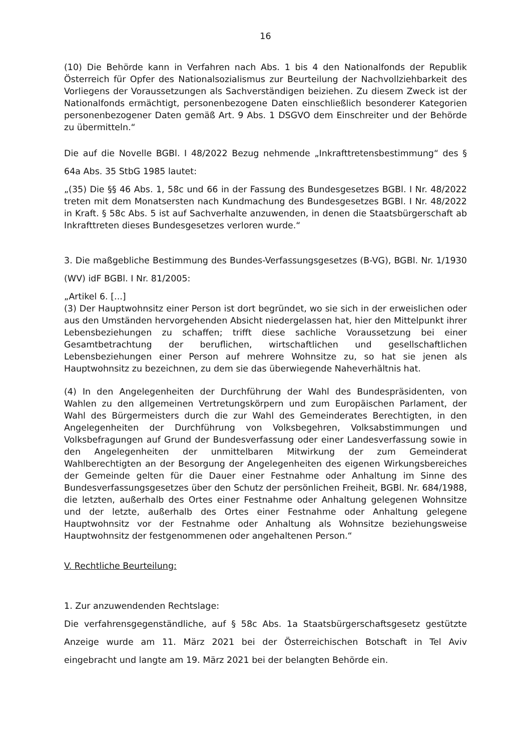16
(10) Die Behörde kann in Verfahren nach Abs. 1 bis 4 den Nationalfonds der Republik Österreich für Opfer des Nationalsozialismus zur Beurteilung der Nachvollziehbarkeit des Vorliegens der Voraussetzungen als Sachverständigen beiziehen. Zu diesem Zweck ist der Nationalfonds ermächtigt, personenbezogene Daten einschließlich besonderer Kategorien personenbezogener Daten gemäß Art. 9 Abs. 1 DSGVO dem Einschreiter und der Behörde zu übermitteln.“
Die auf die Novelle BGBl. I 48/2022 Bezug nehmende „Inkrafttretensbestimmung“ des § 64a Abs. 35 StbG 1985 lautet:
„(35) Die §§ 46 Abs. 1, 58c und 66 in der Fassung des Bundesgesetzes BGBl. I Nr. 48/2022 treten mit dem Monatsersten nach Kundmachung des Bundesgesetzes BGBl. I Nr. 48/2022 in Kraft. § 58c Abs. 5 ist auf Sachverhalte anzuwenden, in denen die Staatsbürgerschaft ab Inkrafttreten dieses Bundesgesetzes verloren wurde.“
3. Die maßgebliche Bestimmung des Bundes-Verfassungsgesetzes (B-VG), BGBl. Nr. 1/1930 (WV) idF BGBl. I Nr. 81/2005:
„Artikel 6. [...]
(3) Der Hauptwohnsitz einer Person ist dort begründet, wo sie sich in der erweislichen oder aus den Umständen hervorgehenden Absicht niedergelassen hat, hier den Mittelpunkt ihrer Lebensbeziehungen zu schaffen; trifft diese sachliche Voraussetzung bei einer Gesamtbetrachtung der beruflichen, wirtschaftlichen und gesellschaftlichen Lebensbeziehungen einer Person auf mehrere Wohnsitze zu, so hat sie jenen als Hauptwohnsitz zu bezeichnen, zu dem sie das überwiegende Naheverhältnis hat.
(4) In den Angelegenheiten der Durchführung der Wahl des Bundespräsidenten, von Wahlen zu den allgemeinen Vertretungskörpern und zum Europäischen Parlament, der Wahl des Bürgermeisters durch die zur Wahl des Gemeinderates Berechtigten, in den Angelegenheiten der Durchführung von Volksbegehren, Volksabstimmungen und Volksbefragungen auf Grund der Bundesverfassung oder einer Landesverfassung sowie in den Angelegenheiten der unmittelbaren Mitwirkung der zum Gemeinderat Wahlberechtigten an der Besorgung der Angelegenheiten des eigenen Wirkungsbereiches der Gemeinde gelten für die Dauer einer Festnahme oder Anhaltung im Sinne des Bundesverfassungsgesetzes über den Schutz der persönlichen Freiheit, BGBl. Nr. 684/1988, die letzten, außerhalb des Ortes einer Festnahme oder Anhaltung gelegenen Wohnsitze und der letzte, außerhalb des Ortes einer Festnahme oder Anhaltung gelegene Hauptwohnsitz vor der Festnahme oder Anhaltung als Wohnsitze beziehungsweise Hauptwohnsitz der festgenommenen oder angehaltenen Person.“
V. Rechtliche Beurteilung:
1. Zur anzuwendenden Rechtslage:
Die verfahrensgegenständliche, auf § 58c Abs. 1a Staatsbürgerschaftsgesetz gestützte Anzeige wurde am 11. März 2021 bei der Österreichischen Botschaft in Tel Aviv eingebracht und langte am 19. März 2021 bei der belangten Behörde ein.